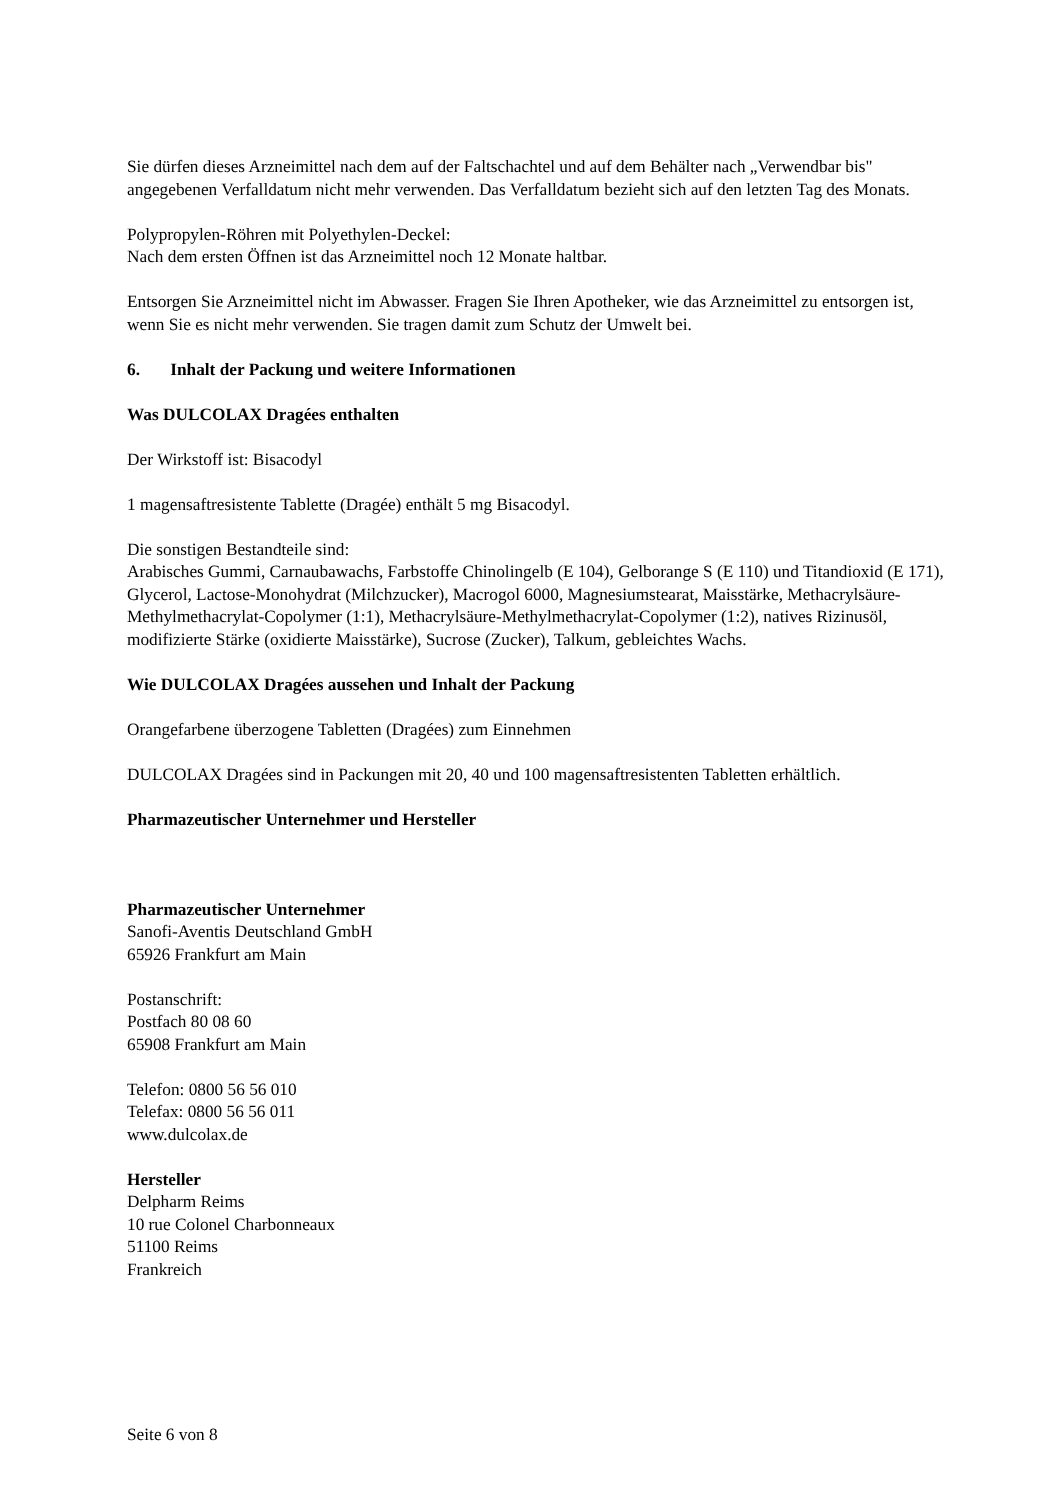Sie dürfen dieses Arzneimittel nach dem auf der Faltschachtel und auf dem Behälter nach „Verwendbar bis" angegebenen Verfalldatum nicht mehr verwenden. Das Verfalldatum bezieht sich auf den letzten Tag des Monats.
Polypropylen-Röhren mit Polyethylen-Deckel:
Nach dem ersten Öffnen ist das Arzneimittel noch 12 Monate haltbar.
Entsorgen Sie Arzneimittel nicht im Abwasser. Fragen Sie Ihren Apotheker, wie das Arzneimittel zu entsorgen ist, wenn Sie es nicht mehr verwenden. Sie tragen damit zum Schutz der Umwelt bei.
6. Inhalt der Packung und weitere Informationen
Was DULCOLAX Dragées enthalten
Der Wirkstoff ist: Bisacodyl
1 magensaftresistente Tablette (Dragée) enthält 5 mg Bisacodyl.
Die sonstigen Bestandteile sind:
Arabisches Gummi, Carnaubawachs, Farbstoffe Chinolingelb (E 104), Gelborange S (E 110) und Titandioxid (E 171), Glycerol, Lactose-Monohydrat (Milchzucker), Macrogol 6000, Magnesiumstearat, Maisstärke, Methacrylsäure-Methylmethacrylat-Copolymer (1:1), Methacrylsäure-Methylmethacrylat-Copolymer (1:2), natives Rizinusöl, modifizierte Stärke (oxidierte Maisstärke), Sucrose (Zucker), Talkum, gebleichtes Wachs.
Wie DULCOLAX Dragées aussehen und Inhalt der Packung
Orangefarbene überzogene Tabletten (Dragées) zum Einnehmen
DULCOLAX Dragées sind in Packungen mit 20, 40 und 100 magensaftresistenten Tabletten erhältlich.
Pharmazeutischer Unternehmer und Hersteller
Pharmazeutischer Unternehmer
Sanofi-Aventis Deutschland GmbH
65926 Frankfurt am Main
Postanschrift:
Postfach 80 08 60
65908 Frankfurt am Main
Telefon: 0800 56 56 010
Telefax: 0800 56 56 011
www.dulcolax.de
Hersteller
Delpharm Reims
10 rue Colonel Charbonneaux
51100 Reims
Frankreich
Seite 6 von 8